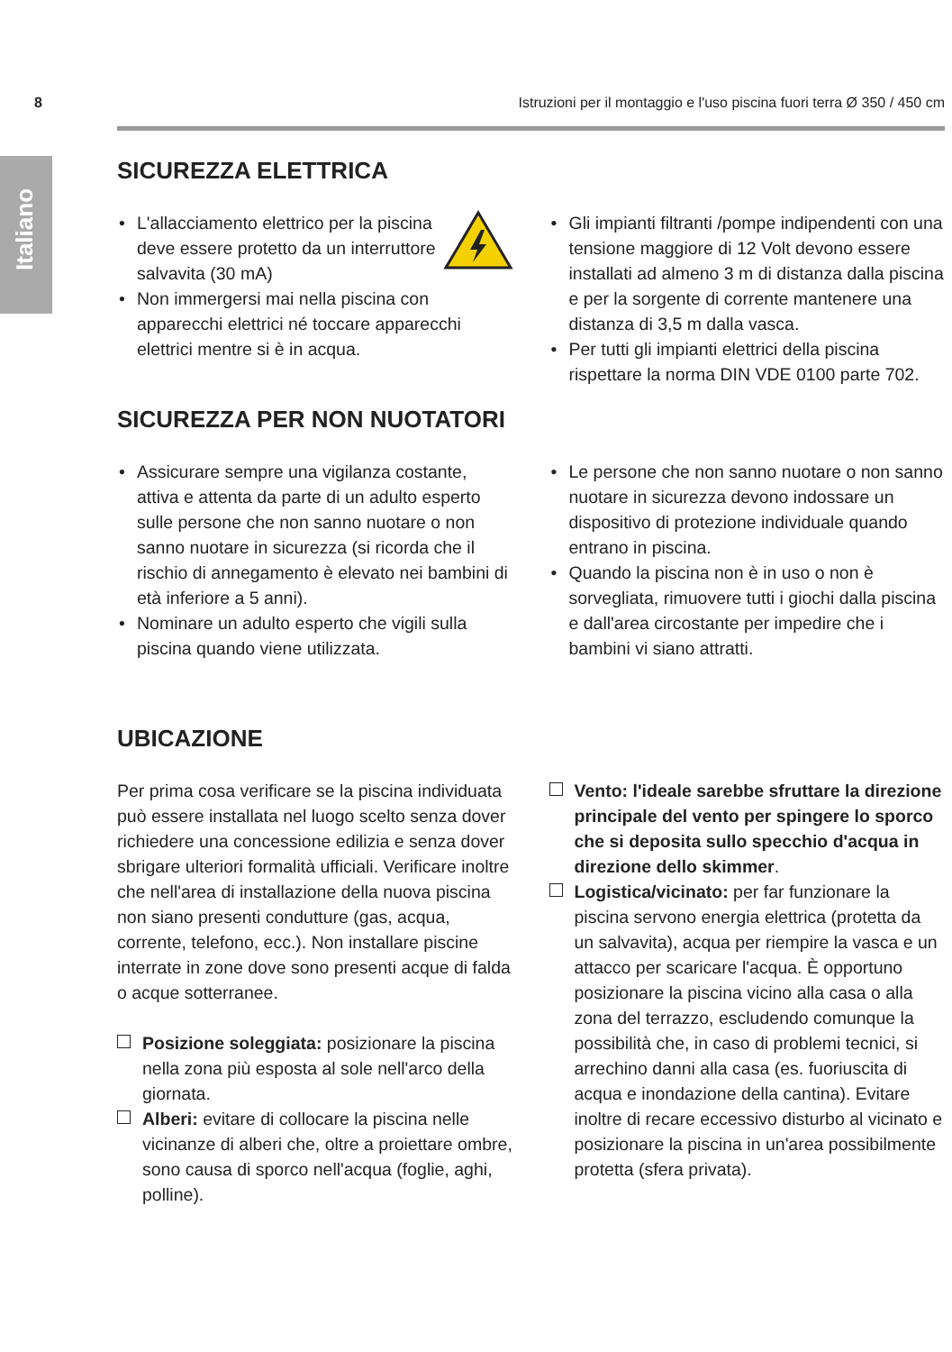8 Istruzioni per il montaggio e l'uso piscina fuori terra Ø 350 / 450 cm
Italiano
SICUREZZA ELETTRICA
• L'allacciamento elettrico per la piscina deve essere protetto da un interruttore salvavita (30 mA)
• Non immergersi mai nella piscina con apparecchi elettrici né toccare apparecchi elettrici mentre si è in acqua.
• Gli impianti filtranti /pompe indipendenti con una tensione maggiore di 12 Volt devono essere installati ad almeno 3 m di distanza dalla piscina e per la sorgente di corrente mantenere una distanza di 3,5 m dalla vasca.
• Per tutti gli impianti elettrici della piscina rispettare la norma DIN VDE 0100 parte 702.
SICUREZZA PER NON NUOTATORI
• Assicurare sempre una vigilanza costante, attiva e attenta da parte di un adulto esperto sulle persone che non sanno nuotare o non sanno nuotare in sicurezza (si ricorda che il rischio di annegamento è elevato nei bambini di età inferiore a 5 anni).
• Nominare un adulto esperto che vigili sulla piscina quando viene utilizzata.
• Le persone che non sanno nuotare o non sanno nuotare in sicurezza devono indossare un dispositivo di protezione individuale quando entrano in piscina.
• Quando la piscina non è in uso o non è sorvegliata, rimuovere tutti i giochi dalla piscina e dall'area circostante per impedire che i bambini vi siano attratti.
UBICAZIONE
Per prima cosa verificare se la piscina individuata può essere installata nel luogo scelto senza dover richiedere una concessione edilizia e senza dover sbrigare ulteriori formalità ufficiali. Verificare inoltre che nell'area di installazione della nuova piscina non siano presenti condutture (gas, acqua, corrente, telefono, ecc.). Non installare piscine interrate in zone dove sono presenti acque di falda o acque sotterranee.
Posizione soleggiata: posizionare la piscina nella zona più esposta al sole nell'arco della giornata.
Alberi: evitare di collocare la piscina nelle vicinanze di alberi che, oltre a proiettare ombre, sono causa di sporco nell'acqua (foglie, aghi, polline).
Vento: l'ideale sarebbe sfruttare la direzione principale del vento per spingere lo sporco che si deposita sullo specchio d'acqua in direzione dello skimmer.
Logistica/vicinato: per far funzionare la piscina servono energia elettrica (protetta da un salvavita), acqua per riempire la vasca e un attacco per scaricare l'acqua. È opportuno posizionare la piscina vicino alla casa o alla zona del terrazzo, escludendo comunque la possibilità che, in caso di problemi tecnici, si arrechino danni alla casa (es. fuoriuscita di acqua e inondazione della cantina). Evitare inoltre di recare eccessivo disturbo al vicinato e posizionare la piscina in un'area possibilmente protetta (sfera privata).